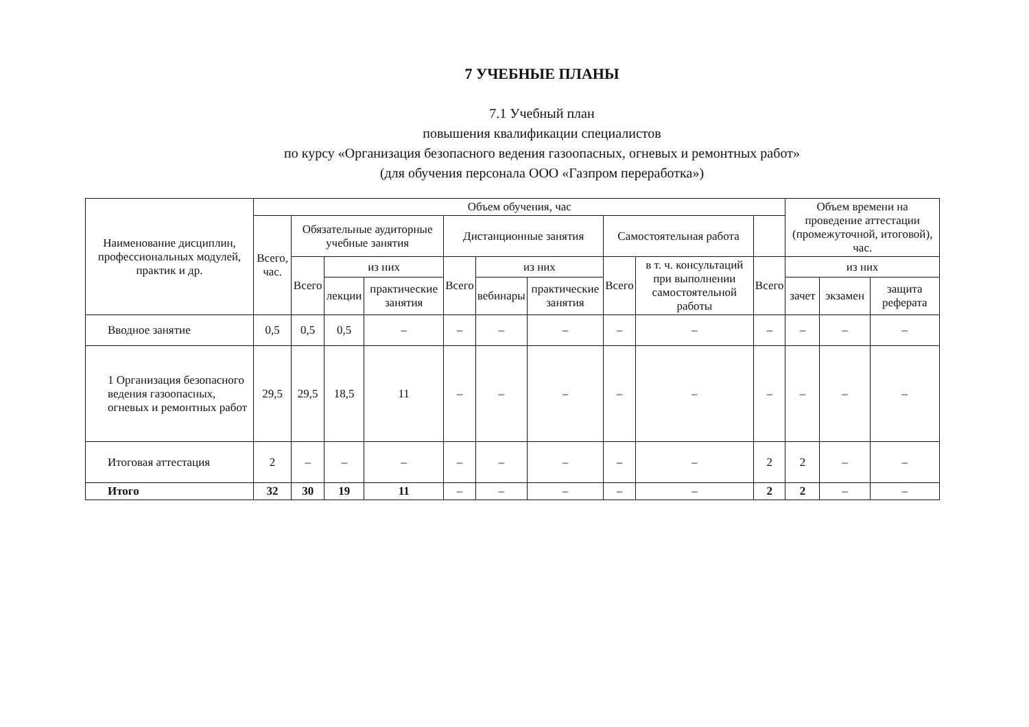7 УЧЕБНЫЕ ПЛАНЫ
7.1 Учебный план
повышения квалификации специалистов
по курсу «Организация безопасного ведения газоопасных, огневых и ремонтных работ»
(для обучения персонала ООО «Газпром переработка»)
| Наименование дисциплин, профессиональных модулей, практик и др. | Объем обучения, час | | | | | | | | | | Объем времени на проведение аттестации (промежуточной, итоговой), час. | | |
| --- | --- | --- | --- | --- | --- | --- | --- | --- | --- | --- | --- | --- | --- |
| | Всего, час. | Обязательные аудиторные учебные занятия | | | Дистанционные занятия | | | Самостоятельная работа | | | | | |
| | | Всего | из них | | Всего | из них | | Всего | в т. ч. консультаций при выполнении самостоятельной работы | Всего | из них | | |
| | | | лекции | практические занятия | | вебинары | практические занятия | | | | зачет | экзамен | защита реферата |
| Вводное занятие | 0,5 | 0,5 | 0,5 | – | – | – | – | – | – | – | – | – | – |
| 1 Организация безопасного ведения газоопасных, огневых и ремонтных работ | 29,5 | 29,5 | 18,5 | 11 | – | – | – | – | – | – | – | – | – |
| Итоговая аттестация | 2 | – | – | – | – | – | – | – | – | 2 | 2 | – | – |
| Итого | 32 | 30 | 19 | 11 | – | – | – | – | – | 2 | 2 | – | – |